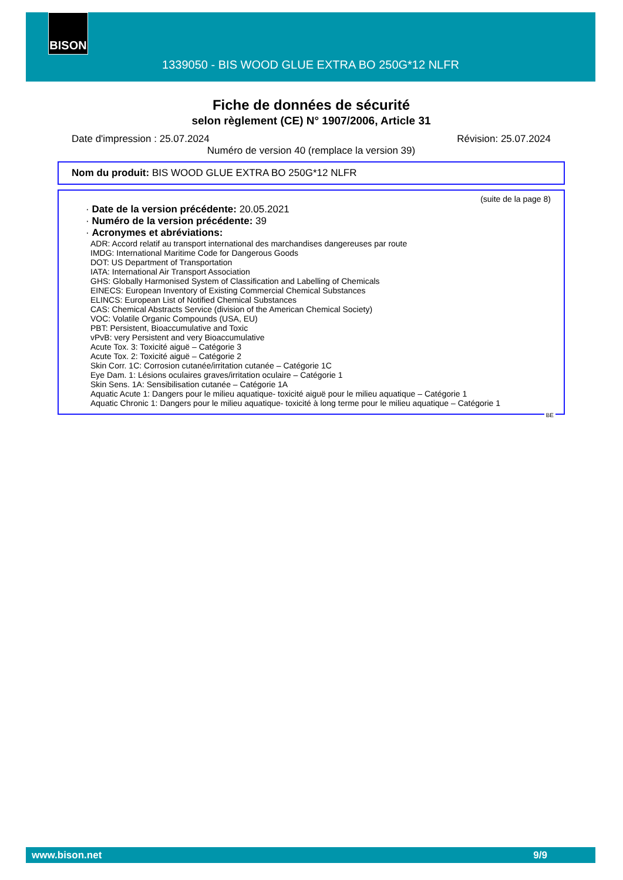BISON
1339050 - BIS WOOD GLUE EXTRA BO 250G*12 NLFR
Fiche de données de sécurité
selon règlement (CE) N° 1907/2006, Article 31
Date d'impression : 25.07.2024 Révision: 25.07.2024
Numéro de version 40 (remplace la version 39)
Nom du produit: BIS WOOD GLUE EXTRA BO 250G*12 NLFR
(suite de la page 8)
· Date de la version précédente: 20.05.2021
· Numéro de la version précédente: 39
· Acronymes et abréviations:
ADR: Accord relatif au transport international des marchandises dangereuses par route
IMDG: International Maritime Code for Dangerous Goods
DOT: US Department of Transportation
IATA: International Air Transport Association
GHS: Globally Harmonised System of Classification and Labelling of Chemicals
EINECS: European Inventory of Existing Commercial Chemical Substances
ELINCS: European List of Notified Chemical Substances
CAS: Chemical Abstracts Service (division of the American Chemical Society)
VOC: Volatile Organic Compounds (USA, EU)
PBT: Persistent, Bioaccumulative and Toxic
vPvB: very Persistent and very Bioaccumulative
Acute Tox. 3: Toxicité aiguë – Catégorie 3
Acute Tox. 2: Toxicité aiguë – Catégorie 2
Skin Corr. 1C: Corrosion cutanée/irritation cutanée – Catégorie 1C
Eye Dam. 1: Lésions oculaires graves/irritation oculaire – Catégorie 1
Skin Sens. 1A: Sensibilisation cutanée – Catégorie 1A
Aquatic Acute 1: Dangers pour le milieu aquatique- toxicité aiguë pour le milieu aquatique – Catégorie 1
Aquatic Chronic 1: Dangers pour le milieu aquatique- toxicité à long terme pour le milieu aquatique – Catégorie 1
BE
www.bison.net 9/9